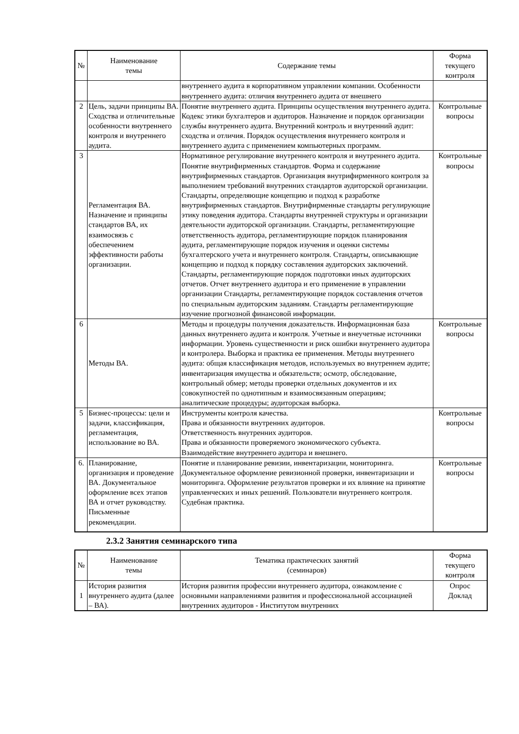| № | Наименование темы | Содержание темы | Форма текущего контроля |
| --- | --- | --- | --- |
| | | внутреннего аудита в корпоративном управлении компании. Особенности внутреннего аудита: отличия внутреннего аудита от внешнего | |
| 2 | Цель, задачи принципы ВА. Сходства и отличительные особенности внутреннего контроля и внутреннего аудита. | Понятие внутреннего аудита. Принципы осуществления внутреннего аудита. Кодекс этики бухгалтеров и аудиторов. Назначение и порядок организации службы внутреннего аудита. Внутренний контроль и внутренний аудит: сходства и отличия. Порядок осуществления внутреннего контроля и внутреннего аудита с применением компьютерных программ. | Контрольные вопросы |
| 3 | Регламентация ВА. Назначение и принципы стандартов ВА, их взаимосвязь с обеспечением эффективности работы организации. | Нормативное регулирование внутреннего контроля и внутреннего аудита. Понятие внутрифирменных стандартов. Форма и содержание внутрифирменных стандартов. Организация внутрифирменного контроля за выполнением требований внутренних стандартов аудиторской организации. Стандарты, определяющие концепцию и подход к разработке внутрифирменных стандартов. Внутрифирменные стандарты регулирующие этику поведения аудитора. Стандарты внутренней структуры и организации деятельности аудиторской организации. Стандарты, регламентирующие ответственность аудитора, регламентирующие порядок планирования аудита, регламентирующие порядок изучения и оценки системы бухгалтерского учета и внутреннего контроля. Стандарты, описывающие концепцию и подход к порядку составления аудиторских заключений. Стандарты, регламентирующие порядок подготовки иных аудиторских отчетов. Отчет внутреннего аудитора и его применение в управлении организации Стандарты, регламентирующие порядок составления отчетов по специальным аудиторским заданиям. Стандарты регламентирующие изучение прогнозной финансовой информации. | Контрольные вопросы |
| 6 | Методы ВА. | Методы и процедуры получения доказательств. Информационная база данных внутреннего аудита и контроля. Учетные и внеучетные источники информации. Уровень существенности и риск ошибки внутреннего аудитора и контролера. Выборка и практика ее применения. Методы внутреннего аудита: общая классификация методов, используемых во внутреннем аудите; инвентаризация имущества и обязательств; осмотр, обследование, контрольный обмер; методы проверки отдельных документов и их совокупностей по однотипным и взаимосвязанным операциям; аналитические процедуры; аудиторская выборка. | Контрольные вопросы |
| 5 | Бизнес-процессы: цели и задачи, классификация, регламентация, использование во ВА. | Инструменты контроля качества. Права и обязанности внутренних аудиторов. Ответственность внутренних аудиторов. Права и обязанности проверяемого экономического субъекта. Взаимодействие внутреннего аудитора и внешнего. | Контрольные вопросы |
| 6. | Планирование, организация и проведение ВА. Документальное оформление всех этапов ВА и отчет руководству. Письменные рекомендации. | Понятие и планирование ревизии, инвентаризации, мониторинга. Документальное оформление ревизионной проверки, инвентаризации и мониторинга. Оформление результатов проверки и их влияние на принятие управленческих и иных решений. Пользователи внутреннего контроля. Судебная практика. | Контрольные вопросы |
2.3.2 Занятия семинарского типа
| № | Наименование темы | Тематика практических занятий (семинаров) | Форма текущего контроля |
| --- | --- | --- | --- |
| 1 | История развития внутреннего аудита (далее – ВА). | История развития профессии внутреннего аудитора, ознакомление с основными направлениями развития и профессиональной ассоциацией внутренних аудиторов - Институтом внутренних | Опрос Доклад |